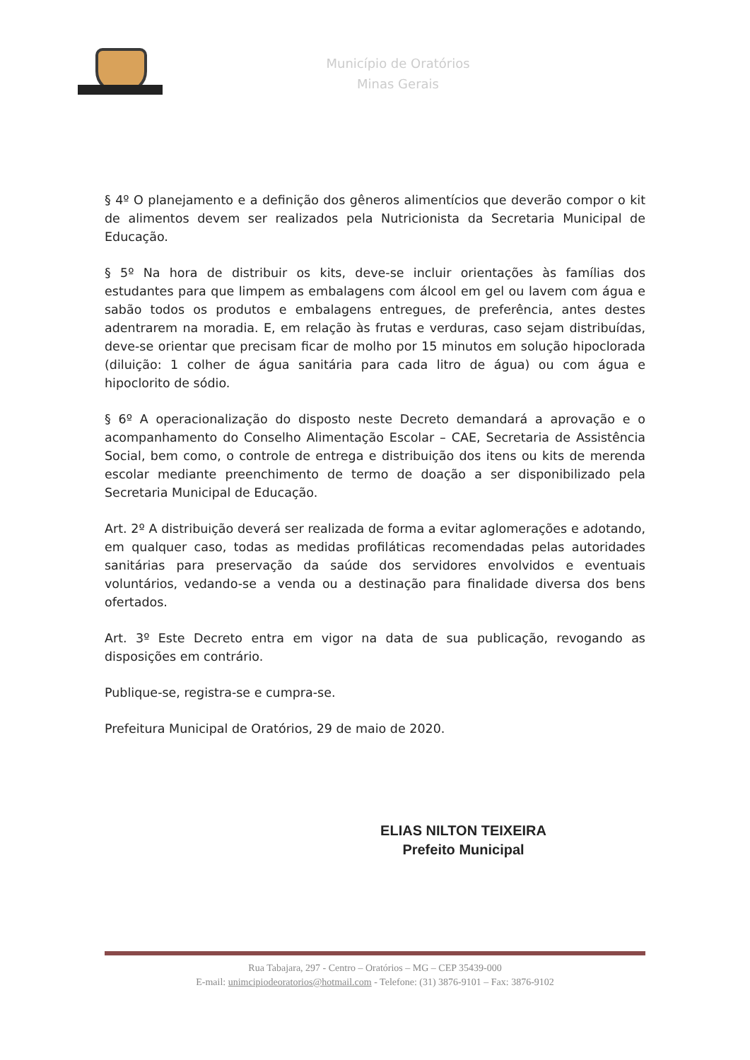Município de Oratórios
Minas Gerais
§ 4º O planejamento e a definição dos gêneros alimentícios que deverão compor o kit de alimentos devem ser realizados pela Nutricionista da Secretaria Municipal de Educação.
§ 5º Na hora de distribuir os kits, deve-se incluir orientações às famílias dos estudantes para que limpem as embalagens com álcool em gel ou lavem com água e sabão todos os produtos e embalagens entregues, de preferência, antes destes adentrarem na moradia. E, em relação às frutas e verduras, caso sejam distribuídas, deve-se orientar que precisam ficar de molho por 15 minutos em solução hipoclorada (diluição: 1 colher de água sanitária para cada litro de água) ou com água e hipoclorito de sódio.
§ 6º A operacionalização do disposto neste Decreto demandará a aprovação e o acompanhamento do Conselho Alimentação Escolar – CAE, Secretaria de Assistência Social, bem como, o controle de entrega e distribuição dos itens ou kits de merenda escolar mediante preenchimento de termo de doação a ser disponibilizado pela Secretaria Municipal de Educação.
Art. 2º A distribuição deverá ser realizada de forma a evitar aglomerações e adotando, em qualquer caso, todas as medidas profiláticas recomendadas pelas autoridades sanitárias para preservação da saúde dos servidores envolvidos e eventuais voluntários, vedando-se a venda ou a destinação para finalidade diversa dos bens ofertados.
Art. 3º Este Decreto entra em vigor na data de sua publicação, revogando as disposições em contrário.
Publique-se, registra-se e cumpra-se.
Prefeitura Municipal de Oratórios, 29 de maio de 2020.
ELIAS NILTON TEIXEIRA
Prefeito Municipal
Rua Tabajara, 297 - Centro – Oratórios – MG – CEP 35439-000
E-mail: unimcipiodeoratorios@hotmail.com - Telefone: (31) 3876-9101 – Fax: 3876-9102